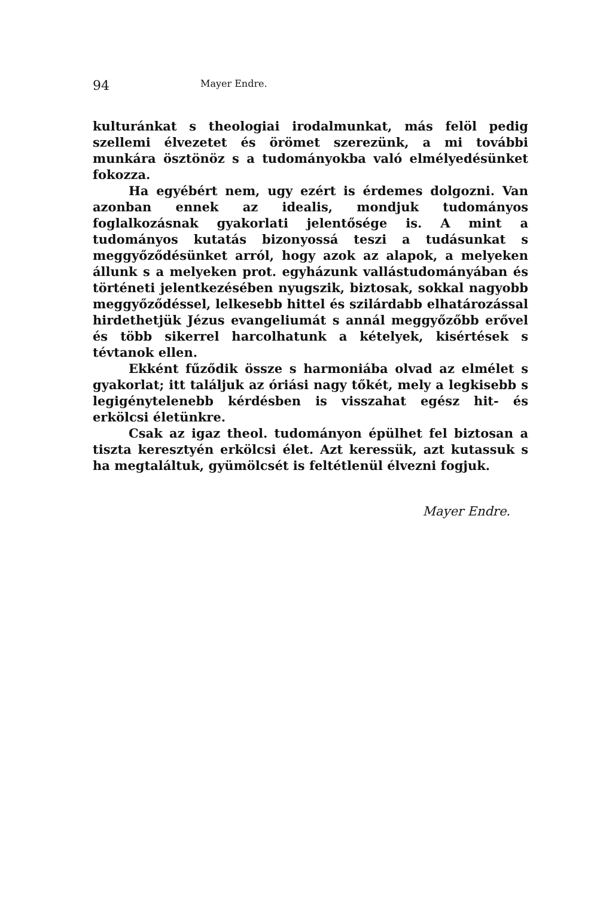94 Mayer Endre.
kulturánkat s theologiai irodalmunkat, más felöl pedig szellemi élvezetet és örömet szerezünk, a mi további munkára ösztönöz s a tudományokba való elmélyedésünket fokozza.
Ha egyébért nem, ugy ezért is érdemes dolgozni. Van azonban ennek az idealis, mondjuk tudományos foglalkozásnak gyakorlati jelentősége is. A mint a tudományos kutatás bizonyossá teszi a tudásunkat s meggyőződésünket arról, hogy azok az alapok, a melyeken állunk s a melyeken prot. egyházunk vallástudományában és történeti jelentkezésében nyugszik, biztosak, sokkal nagyobb meggyőződéssel, lelkesebb hittel és szilárdabb elhatározással hirdethetjük Jézus evangeliumát s annál meggyőzőbb erővel és több sikerrel harcolhatunk a kételyek, kisértések s tévtanok ellen.
Ekként fűződik össze s harmoniába olvad az elmélet s gyakorlat; itt találjuk az óriási nagy tőkét, mely a legkisebb s legigénytelenebb kérdésben is visszahat egész hit- és erkölcsi életünkre.
Csak az igaz theol. tudományon épülhet fel biztosan a tiszta keresztyén erkölcsi élet. Azt keressük, azt kutassuk s ha megtaláltuk, gyümölcsét is feltétlenül élvezni fogjuk.
Mayer Endre.